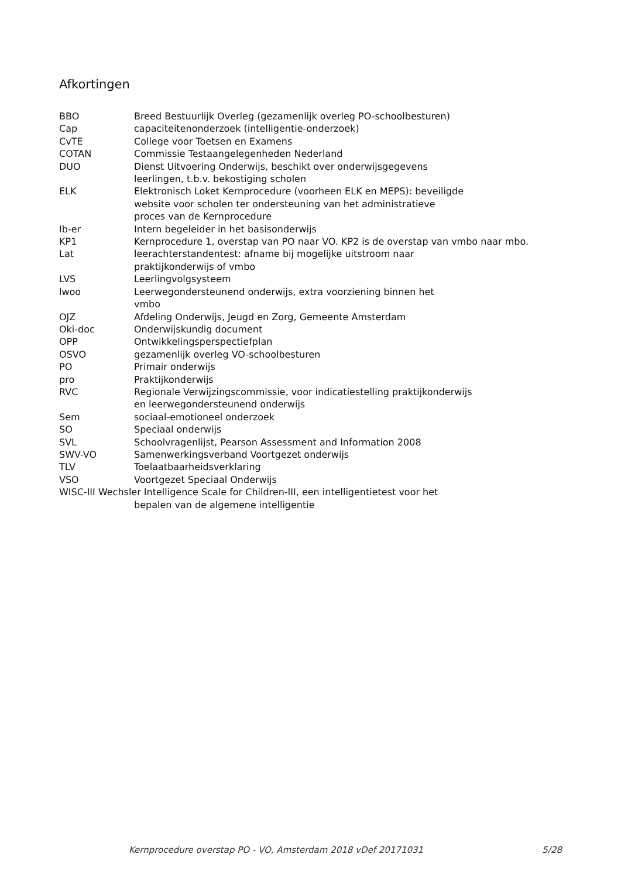Afkortingen
BBO Breed Bestuurlijk Overleg (gezamenlijk overleg PO-schoolbesturen)
Cap capaciteitenonderzoek (intelligentie-onderzoek)
CvTE College voor Toetsen en Examens
COTAN Commissie Testaangelegenheden Nederland
DUO Dienst Uitvoering Onderwijs, beschikt over onderwijsgegevens
leerlingen, t.b.v. bekostiging scholen
ELK Elektronisch Loket Kernprocedure (voorheen ELK en MEPS): beveiligde
website voor scholen ter ondersteuning van het administratieve
proces van de Kernprocedure
Ib-er Intern begeleider in het basisonderwijs
KP1 Kernprocedure 1, overstap van PO naar VO. KP2 is de overstap van vmbo naar mbo.
Lat leerachterstandentest: afname bij mogelijke uitstroom naar
praktijkonderwijs of vmbo
LVS Leerlingvolgsysteem
lwoo Leerwegondersteunend onderwijs, extra voorziening binnen het
vmbo
OJZ Afdeling Onderwijs, Jeugd en Zorg, Gemeente Amsterdam
Oki-doc Onderwijskundig document
OPP Ontwikkelingsperspectiefplan
OSVO gezamenlijk overleg VO-schoolbesturen
PO Primair onderwijs
pro Praktijkonderwijs
RVC Regionale Verwijzingscommissie, voor indicatiestelling praktijkonderwijs
en leerwegondersteunend onderwijs
Sem sociaal-emotioneel onderzoek
SO Speciaal onderwijs
SVL Schoolvragenlijst, Pearson Assessment and Information 2008
SWV-VO Samenwerkingsverband Voortgezet onderwijs
TLV Toelaatbaarheidsverklaring
VSO Voortgezet Speciaal Onderwijs
WISC-III Wechsler Intelligence Scale for Children-III, een intelligentietest voor het
bepalen van de algemene intelligentie
Kernprocedure overstap PO - VO, Amsterdam 2018 vDef 20171031 5/28